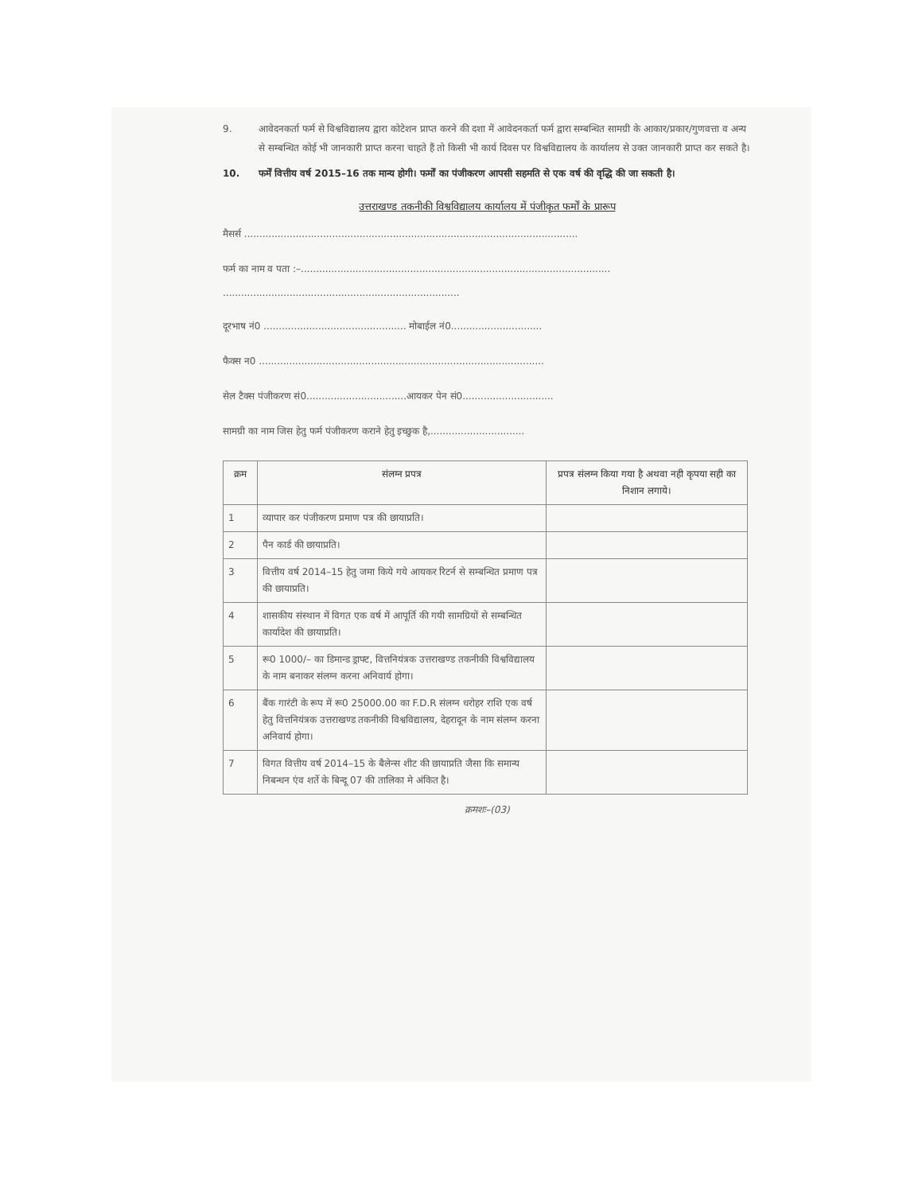9. आवेदनकर्ता फर्म से विश्वविद्यालय द्वारा कोटेशन प्राप्त करने की दशा में आवेदनकर्ता फर्म द्वारा सम्बन्धित सामग्री के आकार/प्रकार/गुणवत्ता व अन्य से सम्बन्धित कोई भी जानकारी प्राप्त करना चाहते हैं तो किसी भी कार्य दिवस पर विश्वविद्यालय के कार्यालय से उक्त जानकारी प्राप्त कर सकते है।
10. फर्में वित्तीय वर्ष 2015–16 तक मान्य होगी। फर्मों का पंजीकरण आपसी सहमति से एक वर्ष की वृद्धि की जा सकती है।
उत्तराखण्ड तकनीकी विश्वविद्यालय कार्यालय में पंजीकृत फर्मों के प्रारूप
मैसर्स ..............................................................................................................
फर्म का नाम व पता :–......................................................................................................
..............................................................................
दूरभाष नं0 ............................................... मोबाईल नं0..............................
फैक्स न0 ..............................................................................................
सेल टैक्स पंजीकरण सं0.................................आयकर पेन सं0..............................
सामग्री का नाम जिस हेतु फर्म पंजीकरण कराने हेतु इच्छुक है,...............................
| क्रम | संलग्न प्रपत्र | प्रपत्र संलग्न किया गया है अथवा नही कृपया सही का निशान लगाये। |
| --- | --- | --- |
| 1 | व्यापार कर पंजीकरण प्रमाण पत्र की छायाप्रति। | |
| 2 | पैन कार्ड की छायाप्रति। | |
| 3 | वित्तीय वर्ष 2014–15 हेतु जमा किये गये आयकर रिटर्न से सम्बन्धित प्रमाण पत्र की छायाप्रति। | |
| 4 | शासकीय संस्थान में विगत एक वर्ष में आपूर्ति की गयी सामग्रियों से सम्बन्धित कार्यादेश की छायाप्रति। | |
| 5 | रू0 1000/– का डिमान्ड ड्राफ्ट, वित्तनियंत्रक उत्तराखण्ड तकनीकी विश्वविद्यालय के नाम बनाकर संलग्न करना अनिवार्य होगा। | |
| 6 | बैंक गारंटी के रूप में रू0 25000.00 का F.D.R संलग्न धरोहर राशि एक वर्ष हेतु वित्तनियंत्रक उत्तराखण्ड तकनीकी विश्वविद्यालय, देहरादून के नाम संलग्न करना अनिवार्य होगा। | |
| 7 | विगत वित्तीय वर्ष 2014–15 के बैलेन्स शीट की छायाप्रति जैसा कि समान्य निबन्धन एंव शर्ते के बिन्दू 07 की तालिका मे अंकित है। | |
क्रमशः–(03)